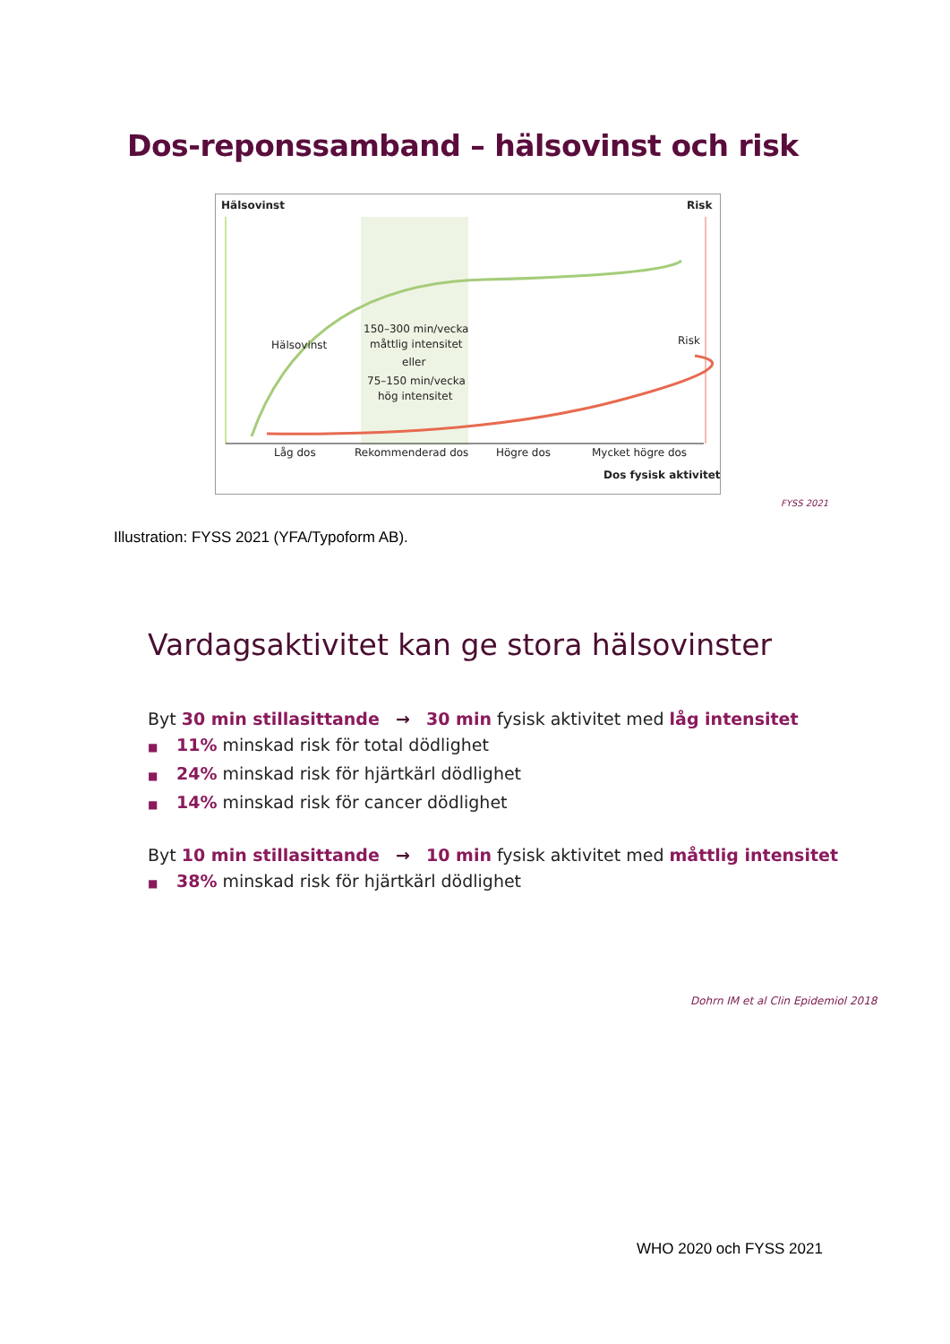Dos-reponssamband – hälsovinst och risk
Hälsovinst
Risk
Hälsovinst
Risk
150–300 min/vecka
måttlig intensitet
eller
75–150 min/vecka
hög intensitet
Låg dos
Rekommenderad dos
Högre dos
Mycket högre dos
Dos fysisk aktivitet
FYSS 2021
Illustration: FYSS 2021 (YFA/Typoform AB).
Vardagsaktivitet kan ge stora hälsovinster
Byt 30 min stillasittande → 30 min fysisk aktivitet med låg intensitet
■ 11% minskad risk för total dödlighet
■ 24% minskad risk för hjärtkärl dödlighet
■ 14% minskad risk för cancer dödlighet
Byt 10 min stillasittande → 10 min fysisk aktivitet med måttlig intensitet
■ 38% minskad risk för hjärtkärl dödlighet
Dohrn IM et al Clin Epidemiol 2018
WHO 2020 och FYSS 2021